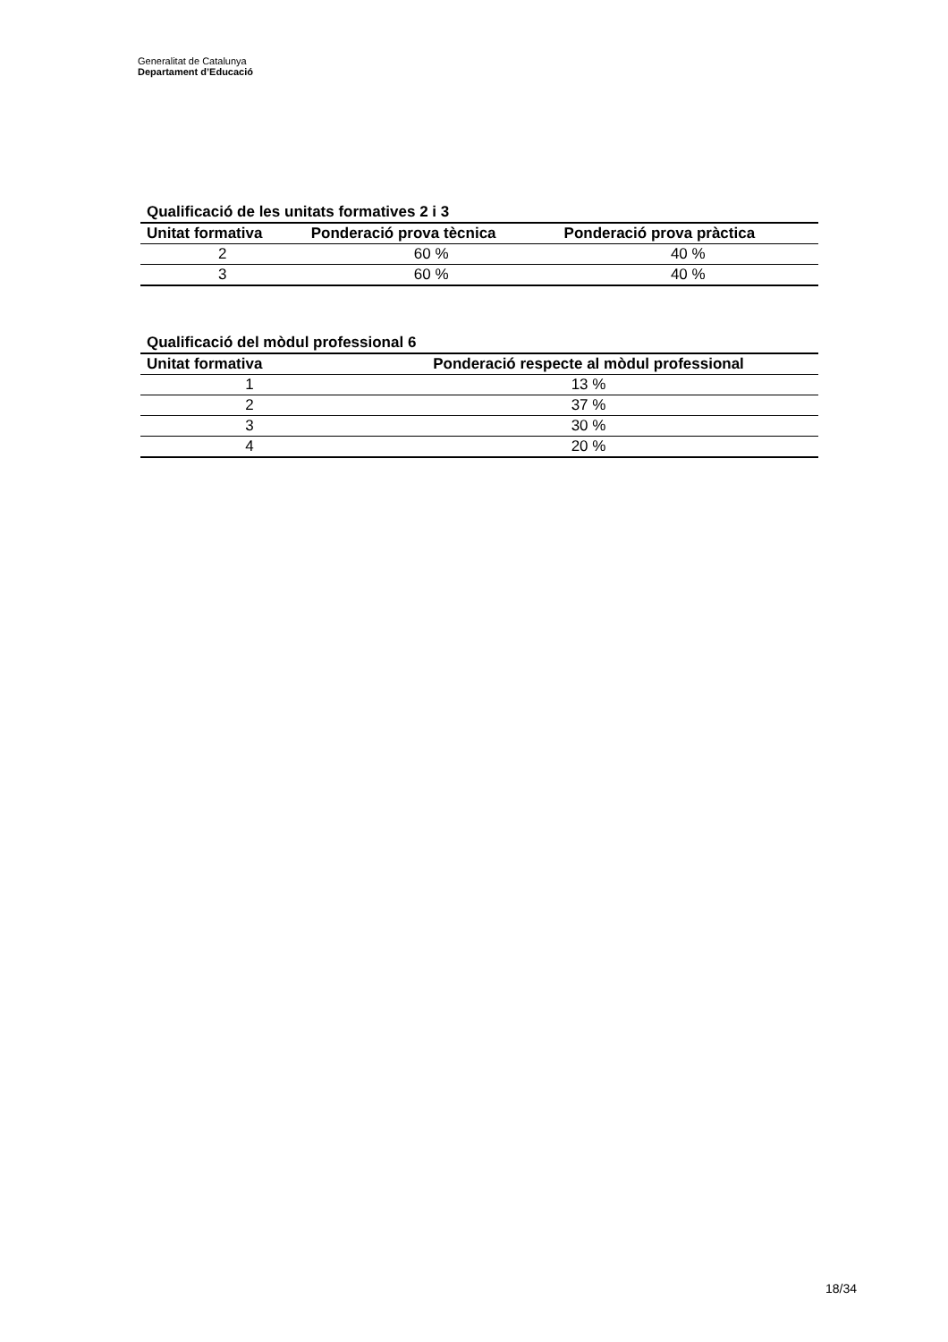Generalitat de Catalunya
Departament d’Educació
Qualificació de les unitats formatives 2 i 3
| Unitat formativa | Ponderació prova tècnica | Ponderació prova pràctica |
| --- | --- | --- |
| 2 | 60 % | 40 % |
| 3 | 60 % | 40 % |
Qualificació del mòdul professional 6
| Unitat formativa | Ponderació respecte al mòdul professional |
| --- | --- |
| 1 | 13 % |
| 2 | 37 % |
| 3 | 30 % |
| 4 | 20 % |
18/34